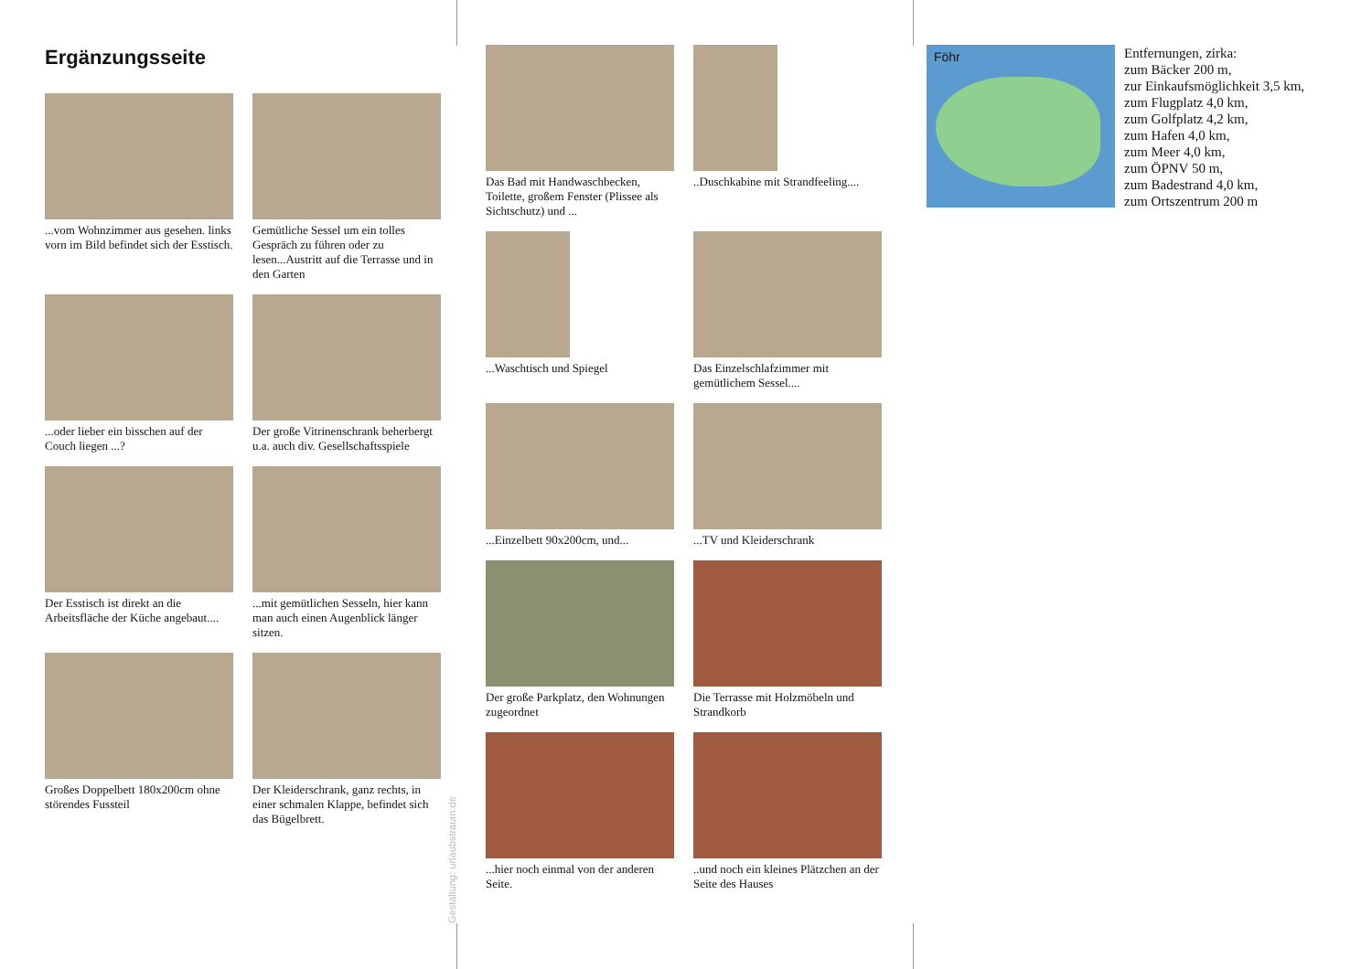Ergänzungsseite
...vom Wohnzimmer aus gesehen. links vorn im Bild befindet sich der Esstisch.
Gemütliche Sessel um ein tolles Gespräch zu führen oder zu lesen...Austritt auf die Terrasse und in den Garten
...oder lieber ein bisschen auf der Couch liegen ...?
Der große Vitrinenschrank beherbergt u.a. auch div. Gesellschaftsspiele
Der Esstisch ist direkt an die Arbeitsfläche der Küche angebaut....
...mit gemütlichen Sesseln, hier kann man auch einen Augenblick länger sitzen.
Großes Doppelbett 180x200cm ohne störendes Fussteil
Der Kleiderschrank, ganz rechts, in einer schmalen Klappe, befindet sich das Bügelbrett.
Gestaltung: urlaubstraum.de
Das Bad mit Handwaschbecken, Toilette, großem Fenster (Plissee als Sichtschutz) und ...
..Duschkabine mit Strandfeeling....
...Waschtisch und Spiegel
Das Einzelschlafzimmer mit gemütlichem Sessel....
...Einzelbett 90x200cm, und...
...TV und Kleiderschrank
Der große Parkplatz, den Wohnungen zugeordnet
Die Terrasse mit Holzmöbeln und Strandkorb
...hier noch einmal von der anderen Seite.
..und noch ein kleines Plätzchen an der Seite des Hauses
Föhr
Entfernungen, zirka:
zum Bäcker 200 m,
zur Einkaufsmöglichkeit 3,5 km,
zum Flugplatz 4,0 km,
zum Golfplatz 4,2 km,
zum Hafen 4,0 km,
zum Meer 4,0 km,
zum ÖPNV 50 m,
zum Badestrand 4,0 km,
zum Ortszentrum 200 m